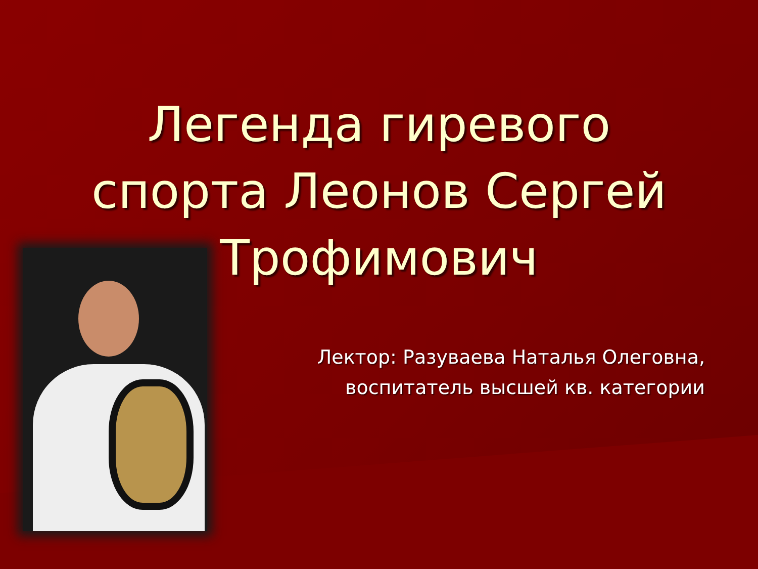Легенда гиревого
спорта Леонов Сергей
Трофимович
Лектор: Разуваева Наталья Олеговна,
воспитатель высшей кв. категории